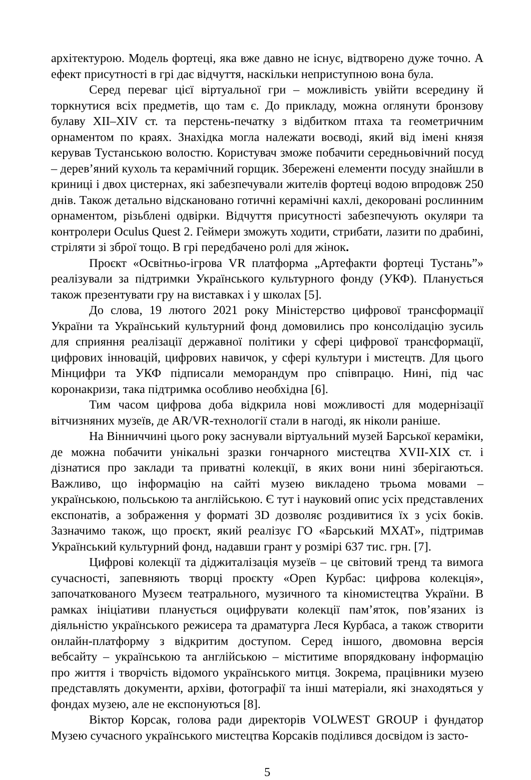архітектурою. Модель фортеці, яка вже давно не існує, відтворено дуже точно. А ефект присутності в грі дає відчуття, наскільки неприступною вона була.
Серед переваг цієї віртуальної гри – можливість увійти всередину й торкнутися всіх предметів, що там є. До прикладу, можна оглянути бронзову булаву XII–XIV ст. та перстень-печатку з відбитком птаха та геометричним орнаментом по краях. Знахідка могла належати воєводі, який від імені князя керував Тустанською волостю. Користувач зможе побачити середньовічний посуд – дерев’яний кухоль та керамічний горщик. Збережені елементи посуду знайшли в криниці і двох цистернах, які забезпечували жителів фортеці водою впродовж 250 днів. Також детально відскановано готичні керамічні кахлі, декоровані рослинним орнаментом, різьблені одвірки. Відчуття присутності забезпечують окуляри та контролери Oculus Quest 2. Геймери зможуть ходити, стрибати, лазити по драбині, стріляти зі зброї тощо. В грі передбачено ролі для жінок.
Проєкт «Освітньо-ігрова VR платформа „Артефакти фортеці Тустань”» реалізували за підтримки Українського культурного фонду (УКФ). Планується також презентувати гру на виставках і у школах [5].
До слова, 19 лютого 2021 року Міністерство цифрової трансформації України та Український культурний фонд домовились про консолідацію зусиль для сприяння реалізації державної політики у сфері цифрової трансформації, цифрових інновацій, цифрових навичок, у сфері культури і мистецтв. Для цього Мінцифри та УКФ підписали меморандум про співпрацю. Нині, під час коронакризи, така підтримка особливо необхідна [6].
Тим часом цифрова доба відкрила нові можливості для модернізації вітчизняних музеїв, де AR/VR-технології стали в нагоді, як ніколи раніше.
На Вінниччині цього року заснували віртуальний музей Барської кераміки, де можна побачити унікальні зразки гончарного мистецтва XVII-XIX ст. і дізнатися про заклади та приватні колекції, в яких вони нині зберігаються. Важливо, що інформацію на сайті музею викладено трьома мовами – українською, польською та англійською. Є тут і науковий опис усіх представлених експонатів, а зображення у форматі 3D дозволяє роздивитися їх з усіх боків. Зазначимо також, що проєкт, який реалізує ГО «Барський МХАТ», підтримав Український культурний фонд, надавши грант у розмірі 637 тис. грн. [7].
Цифрові колекції та діджиталізація музеїв – це світовий тренд та вимога сучасності, запевняють творці проєкту «Open Курбас: цифрова колекція», започаткованого Музеєм театрального, музичного та кіномистецтва України. В рамках ініціативи планується оцифрувати колекції пам’яток, пов’язаних із діяльністю українського режисера та драматурга Леся Курбаса, а також створити онлайн-платформу з відкритим доступом. Серед іншого, двомовна версія вебсайту – українською та англійською – міститиме впорядковану інформацію про життя і творчість відомого українського митця. Зокрема, працівники музею представлять документи, архіви, фотографії та інші матеріали, які знаходяться у фондах музею, але не експонуються [8].
Віктор Корсак, голова ради директорів VOLWEST GROUP і фундатор Музею сучасного українського мистецтва Корсаків поділився досвідом із засто-
5